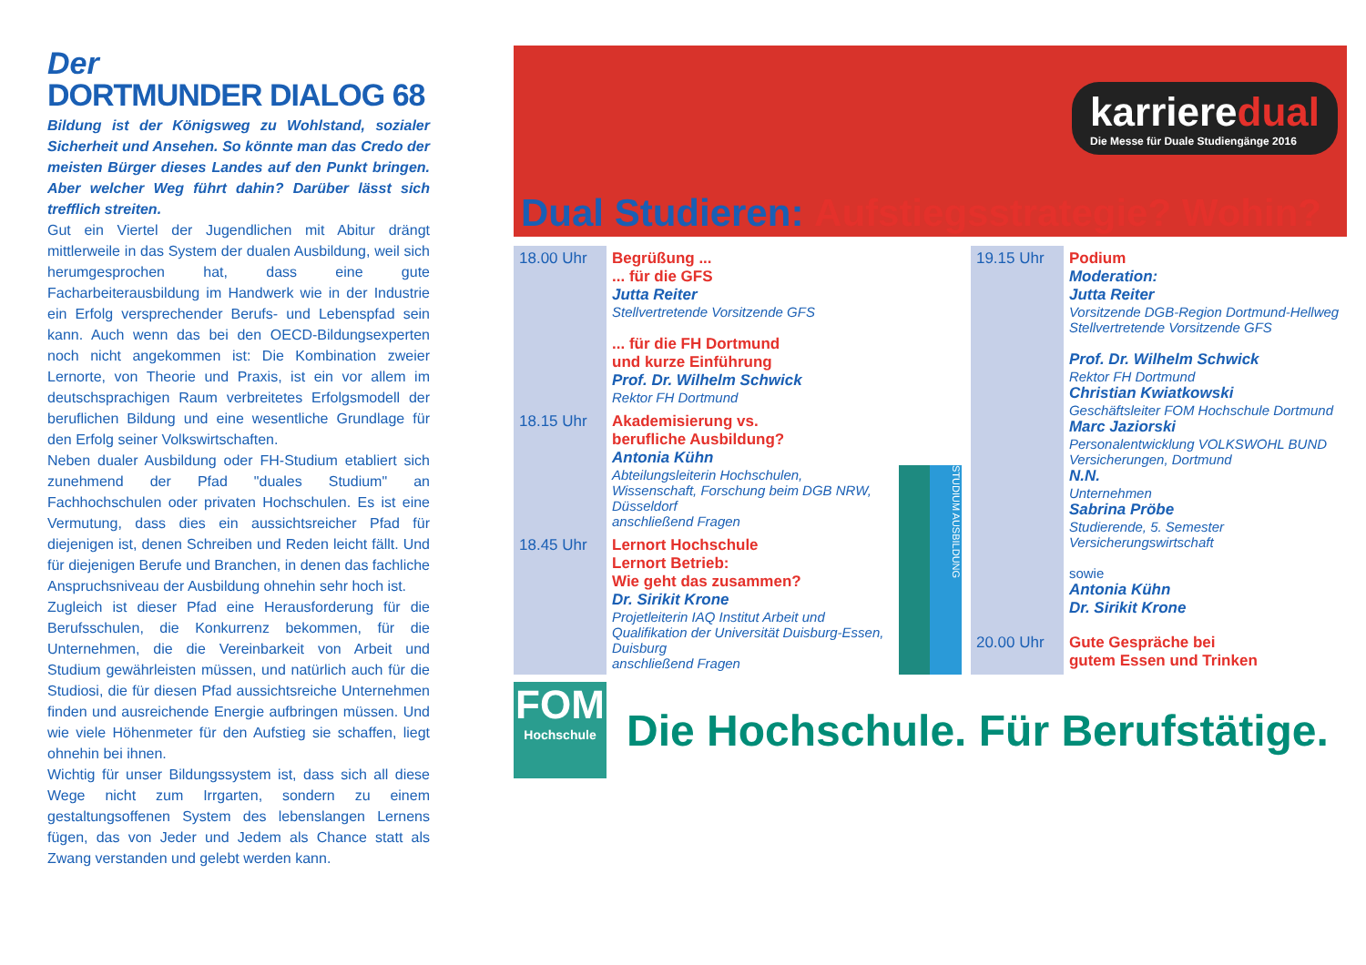Der
DORTMUNDER DIALOG 68
Bildung ist der Königsweg zu Wohlstand, sozialer Sicherheit und Ansehen. So könnte man das Credo der meisten Bürger dieses Landes auf den Punkt bringen. Aber welcher Weg führt dahin? Darüber lässt sich trefflich streiten.
Gut ein Viertel der Jugendlichen mit Abitur drängt mittlerweile in das System der dualen Ausbildung, weil sich herumgesprochen hat, dass eine gute Facharbeiterausbildung im Handwerk wie in der Industrie ein Erfolg versprechender Berufs- und Lebenspfad sein kann. Auch wenn das bei den OECD-Bildungsexperten noch nicht angekommen ist: Die Kombination zweier Lernorte, von Theorie und Praxis, ist ein vor allem im deutschsprachigen Raum verbreitetes Erfolgsmodell der beruflichen Bildung und eine wesentliche Grundlage für den Erfolg seiner Volkswirtschaften.
Neben dualer Ausbildung oder FH-Studium etabliert sich zunehmend der Pfad "duales Studium" an Fachhochschulen oder privaten Hochschulen. Es ist eine Vermutung, dass dies ein aussichtsreicher Pfad für diejenigen ist, denen Schreiben und Reden leicht fällt. Und für diejenigen Berufe und Branchen, in denen das fachliche Anspruchsniveau der Ausbildung ohnehin sehr hoch ist.
Zugleich ist dieser Pfad eine Herausforderung für die Berufsschulen, die Konkurrenz bekommen, für die Unternehmen, die die Vereinbarkeit von Arbeit und Studium gewährleisten müssen, und natürlich auch für die Studiosi, die für diesen Pfad aussichtsreiche Unternehmen finden und ausreichende Energie aufbringen müssen. Und wie viele Höhenmeter für den Aufstieg sie schaffen, liegt ohnehin bei ihnen.
Wichtig für unser Bildungssystem ist, dass sich all diese Wege nicht zum Irrgarten, sondern zu einem gestaltungsoffenen System des lebenslangen Lernens fügen, das von Jeder und Jedem als Chance statt als Zwang verstanden und gelebt werden kann.
karrieredual
Die Messe für Duale Studiengänge 2016
Dual Studieren: Aufstiegsstrategie? Wohin?
| 18.00 Uhr | Begrüßung ... ... für die GFS Jutta Reiter Stellvertretende Vorsitzende GFS ... für die FH Dortmund und kurze Einführung Prof. Dr. Wilhelm Schwick Rektor FH Dortmund |
| 18.15 Uhr | Akademisierung vs. berufliche Ausbildung? Antonia Kühn Abteilungsleiterin Hochschulen, Wissenschaft, Forschung beim DGB NRW, Düsseldorf anschließend Fragen |
| 18.45 Uhr | Lernort Hochschule Lernort Betrieb: Wie geht das zusammen? Dr. Sirikit Krone Projetleiterin IAQ Institut Arbeit und Qualifikation der Universität Duisburg-Essen, Duisburg anschließend Fragen |
STUDIUM AUSBILDUNG
| 19.15 Uhr | Podium Moderation: Jutta Reiter Vorsitzende DGB-Region Dortmund-Hellweg Stellvertretende Vorsitzende GFS Prof. Dr. Wilhelm Schwick Rektor FH Dortmund Christian Kwiatkowski Geschäftsleiter FOM Hochschule Dortmund Marc Jaziorski Personalentwicklung VOLKSWOHL BUND Versicherungen, Dortmund N.N. Unternehmen Sabrina Pröbe Studierende, 5. Semester Versicherungswirtschaft sowie Antonia Kühn Dr. Sirikit Krone |
| 20.00 Uhr | Gute Gespräche bei gutem Essen und Trinken |
FOM
Hochschule
Die Hochschule. Für Berufstätige.